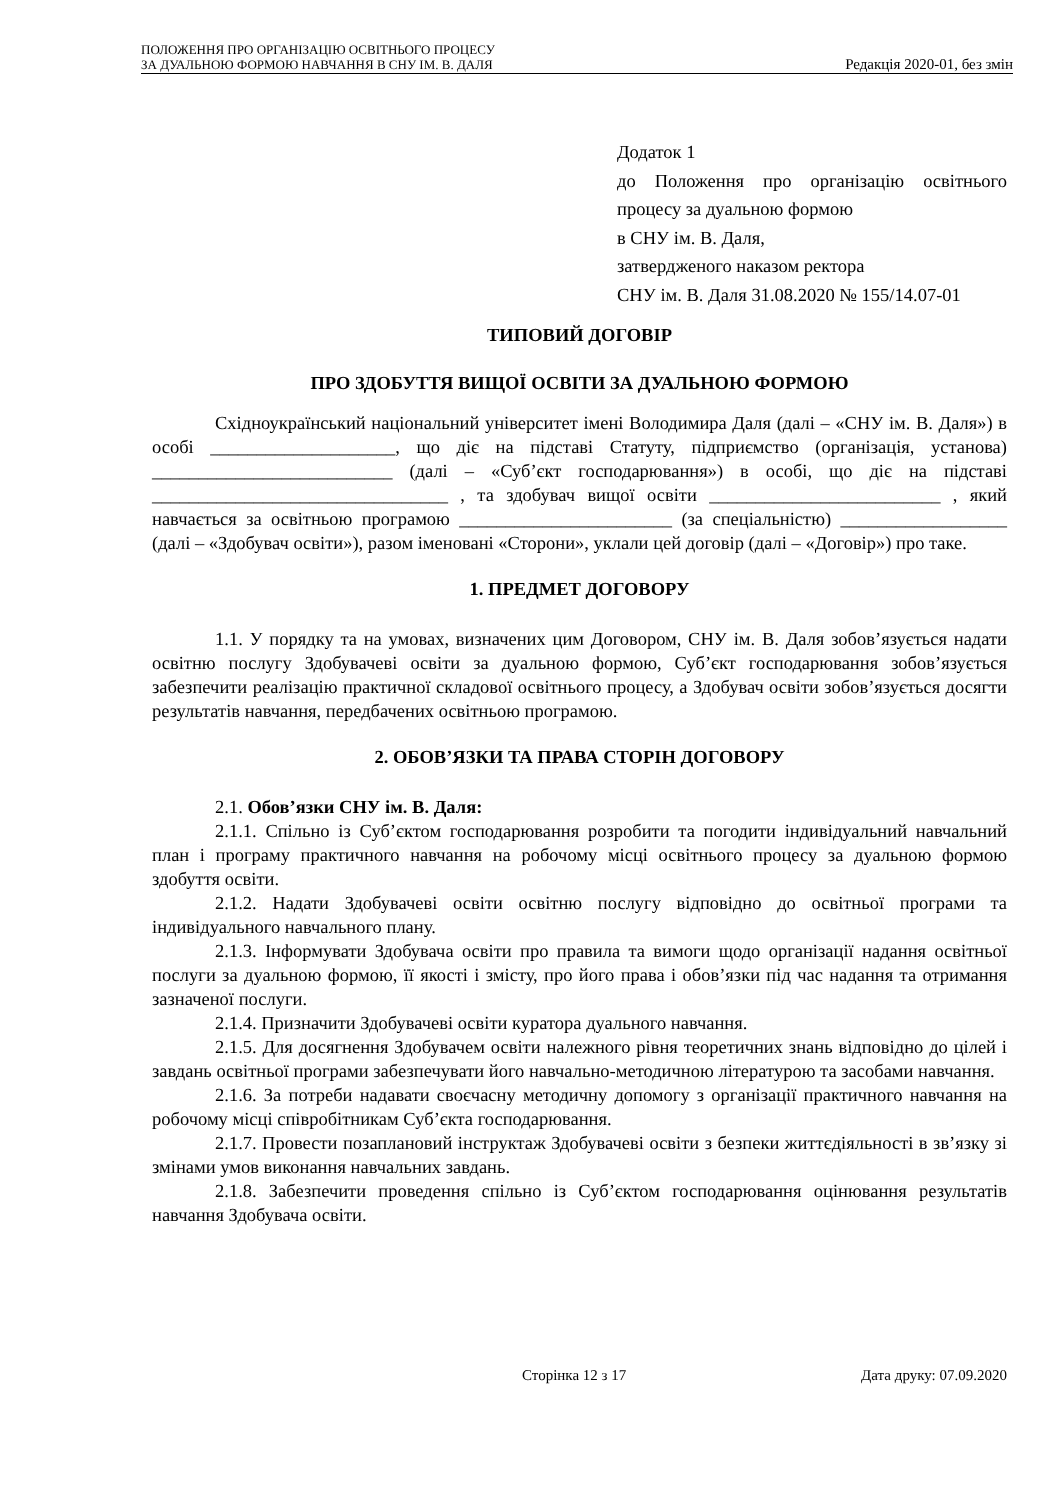ПОЛОЖЕННЯ ПРО ОРГАНІЗАЦІЮ ОСВІТНЬОГО ПРОЦЕСУ
ЗА ДУАЛЬНОЮ ФОРМОЮ НАВЧАННЯ В СНУ ІМ. В. ДАЛЯ
Редакція 2020-01, без змін
Додаток 1
до Положення про організацію освітнього процесу за дуальною формою
в СНУ ім. В. Даля,
затвердженого наказом ректора
СНУ ім. В. Даля 31.08.2020 № 155/14.07-01
ТИПОВИЙ ДОГОВІР
ПРО ЗДОБУТТЯ ВИЩОЇ ОСВІТИ ЗА ДУАЛЬНОЮ ФОРМОЮ
Східноукраїнський національний університет імені Володимира Даля (далі – «СНУ ім. В. Даля») в особі ____________________, що діє на підставі Статуту, підприємство (організація, установа) __________________________ (далі – «Суб’єкт господарювання») в особі, що діє на підставі ________________________________ , та здобувач вищої освіти _________________________ , який навчається за освітньою програмою _______________________ (за спеціальністю) __________________ (далі – «Здобувач освіти»), разом іменовані «Сторони», уклали цей договір (далі – «Договір») про таке.
1. ПРЕДМЕТ ДОГОВОРУ
1.1. У порядку та на умовах, визначених цим Договором, СНУ ім. В. Даля зобов’язується надати освітню послугу Здобувачеві освіти за дуальною формою, Суб’єкт господарювання зобов’язується забезпечити реалізацію практичної складової освітнього процесу, а Здобувач освіти зобов’язується досягти результатів навчання, передбачених освітньою програмою.
2. ОБОВ’ЯЗКИ ТА ПРАВА СТОРІН ДОГОВОРУ
2.1. Обов’язки СНУ ім. В. Даля:
2.1.1. Спільно із Суб’єктом господарювання розробити та погодити індивідуальний навчальний план і програму практичного навчання на робочому місці освітнього процесу за дуальною формою здобуття освіти.
2.1.2. Надати Здобувачеві освіти освітню послугу відповідно до освітньої програми та індивідуального навчального плану.
2.1.3. Інформувати Здобувача освіти про правила та вимоги щодо організації надання освітньої послуги за дуальною формою, її якості і змісту, про його права і обов’язки під час надання та отримання зазначеної послуги.
2.1.4. Призначити Здобувачеві освіти куратора дуального навчання.
2.1.5. Для досягнення Здобувачем освіти належного рівня теоретичних знань відповідно до цілей і завдань освітньої програми забезпечувати його навчально-методичною літературою та засобами навчання.
2.1.6. За потреби надавати своєчасну методичну допомогу з організації практичного навчання на робочому місці співробітникам Суб’єкта господарювання.
2.1.7. Провести позаплановий інструктаж Здобувачеві освіти з безпеки життєдіяльності в зв’язку зі змінами умов виконання навчальних завдань.
2.1.8. Забезпечити проведення спільно із Суб’єктом господарювання оцінювання результатів навчання Здобувача освіти.
Сторінка 12 з 17 Дата друку: 07.09.2020